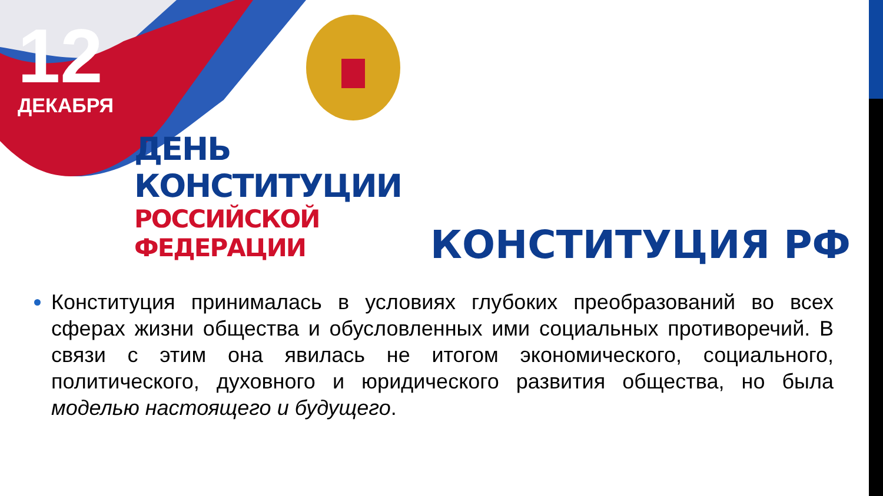12
ДЕКАБРЯ
ДЕНЬ КОНСТИТУЦИИ
РОССИЙСКОЙ ФЕДЕРАЦИИ
КОНСТИТУЦИЯ РФ
Конституция принималась в условиях глубоких преобразований во всех сферах жизни общества и обусловленных ими социальных противоречий. В связи с этим она явилась не итогом экономического, социального, политического, духовного и юридического развития общества, но была моделью настоящего и будущего.